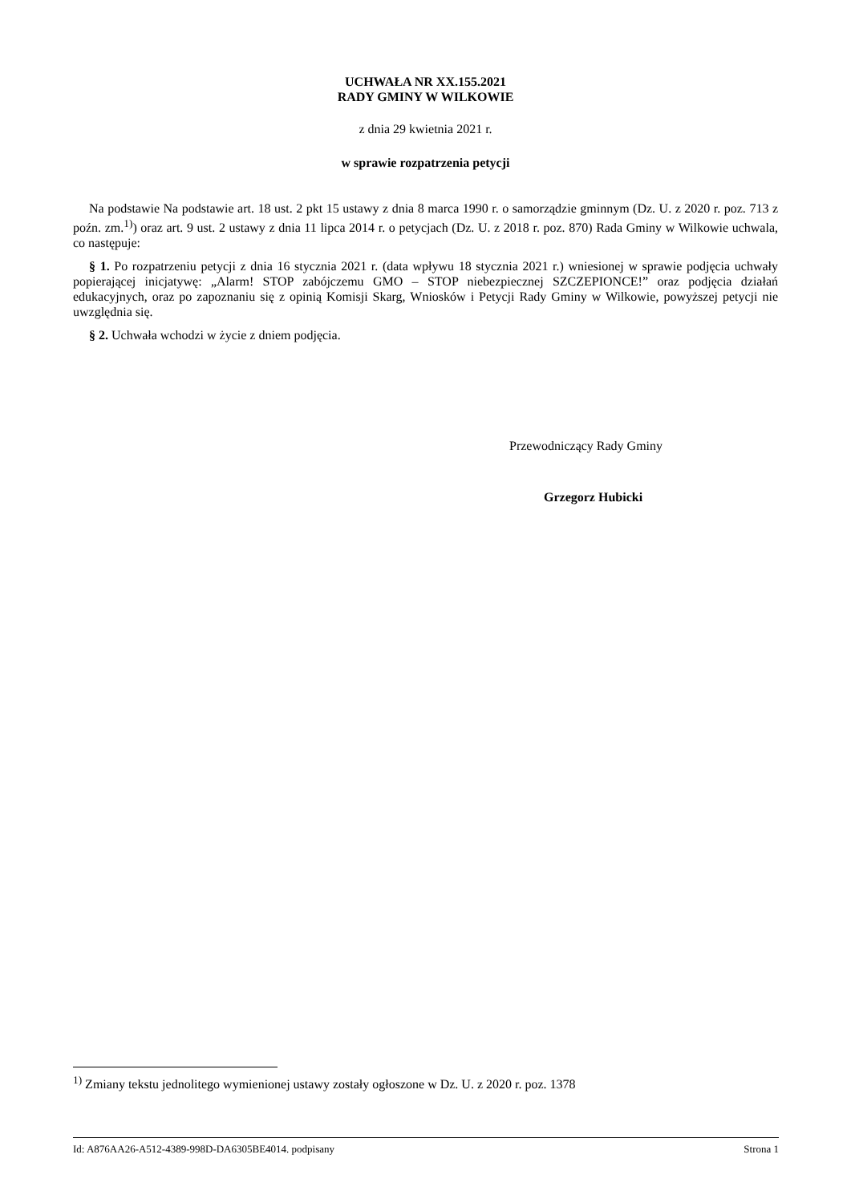UCHWAŁA NR XX.155.2021
RADY GMINY W WILKOWIE
z dnia 29 kwietnia 2021 r.
w sprawie rozpatrzenia petycji
Na podstawie Na podstawie art. 18 ust. 2 pkt 15 ustawy z dnia 8 marca 1990 r. o samorządzie gminnym (Dz. U. z 2020 r. poz. 713 z poźn. zm.<sup>1)</sup>) oraz art. 9 ust. 2 ustawy z dnia 11 lipca 2014 r. o petycjach (Dz. U. z 2018 r. poz. 870) Rada Gminy w Wilkowie uchwala, co następuje:
§ 1. Po rozpatrzeniu petycji z dnia 16 stycznia 2021 r. (data wpływu 18 stycznia 2021 r.) wniesionej w sprawie podjęcia uchwały popierającej inicjatywę: „Alarm! STOP zabójczemu GMO – STOP niebezpiecznej SZCZEPIONCE!” oraz podjęcia działań edukacyjnych, oraz po zapoznaniu się z opinią Komisji Skarg, Wniosków i Petycji Rady Gminy w Wilkowie, powyższej petycji nie uwzględnia się.
§ 2. Uchwała wchodzi w życie z dniem podjęcia.
Przewodniczący Rady Gminy
Grzegorz Hubicki
<sup>1)</sup> Zmiany tekstu jednolitego wymienionej ustawy zostały ogłoszone w Dz. U. z 2020 r. poz. 1378
Id: A876AA26-A512-4389-998D-DA6305BE4014. podpisany Strona 1